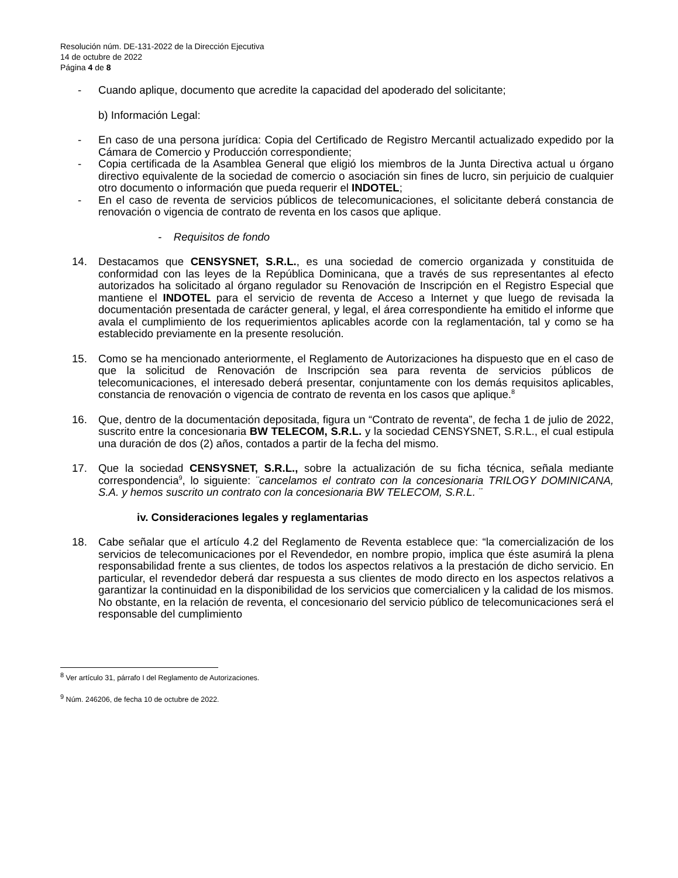Resolución núm. DE-131-2022 de la Dirección Ejecutiva
14 de octubre de 2022
Página 4 de 8
- Cuando aplique, documento que acredite la capacidad del apoderado del solicitante;
b) Información Legal:
- En caso de una persona jurídica: Copia del Certificado de Registro Mercantil actualizado expedido por la Cámara de Comercio y Producción correspondiente;
- Copia certificada de la Asamblea General que eligió los miembros de la Junta Directiva actual u órgano directivo equivalente de la sociedad de comercio o asociación sin fines de lucro, sin perjuicio de cualquier otro documento o información que pueda requerir el INDOTEL;
- En el caso de reventa de servicios públicos de telecomunicaciones, el solicitante deberá constancia de renovación o vigencia de contrato de reventa en los casos que aplique.
- Requisitos de fondo
14. Destacamos que CENSYSNET, S.R.L., es una sociedad de comercio organizada y constituida de conformidad con las leyes de la República Dominicana, que a través de sus representantes al efecto autorizados ha solicitado al órgano regulador su Renovación de Inscripción en el Registro Especial que mantiene el INDOTEL para el servicio de reventa de Acceso a Internet y que luego de revisada la documentación presentada de carácter general, y legal, el área correspondiente ha emitido el informe que avala el cumplimiento de los requerimientos aplicables acorde con la reglamentación, tal y como se ha establecido previamente en la presente resolución.
15. Como se ha mencionado anteriormente, el Reglamento de Autorizaciones ha dispuesto que en el caso de que la solicitud de Renovación de Inscripción sea para reventa de servicios públicos de telecomunicaciones, el interesado deberá presentar, conjuntamente con los demás requisitos aplicables, constancia de renovación o vigencia de contrato de reventa en los casos que aplique.<sup>8</sup>
16. Que, dentro de la documentación depositada, figura un “Contrato de reventa”, de fecha 1 de julio de 2022, suscrito entre la concesionaria BW TELECOM, S.R.L. y la sociedad CENSYSNET, S.R.L., el cual estipula una duración de dos (2) años, contados a partir de la fecha del mismo.
17. Que la sociedad CENSYSNET, S.R.L., sobre la actualización de su ficha técnica, señala mediante correspondencia<sup>9</sup>, lo siguiente: ¨cancelamos el contrato con la concesionaria TRILOGY DOMINICANA, S.A. y hemos suscrito un contrato con la concesionaria BW TELECOM, S.R.L. ¨
iv. Consideraciones legales y reglamentarias
18. Cabe señalar que el artículo 4.2 del Reglamento de Reventa establece que: “la comercialización de los servicios de telecomunicaciones por el Revendedor, en nombre propio, implica que éste asumirá la plena responsabilidad frente a sus clientes, de todos los aspectos relativos a la prestación de dicho servicio. En particular, el revendedor deberá dar respuesta a sus clientes de modo directo en los aspectos relativos a garantizar la continuidad en la disponibilidad de los servicios que comercialicen y la calidad de los mismos. No obstante, en la relación de reventa, el concesionario del servicio público de telecomunicaciones será el responsable del cumplimiento
<sup>8</sup> Ver artículo 31, párrafo I del Reglamento de Autorizaciones.
<sup>9</sup> Núm. 246206, de fecha 10 de octubre de 2022.